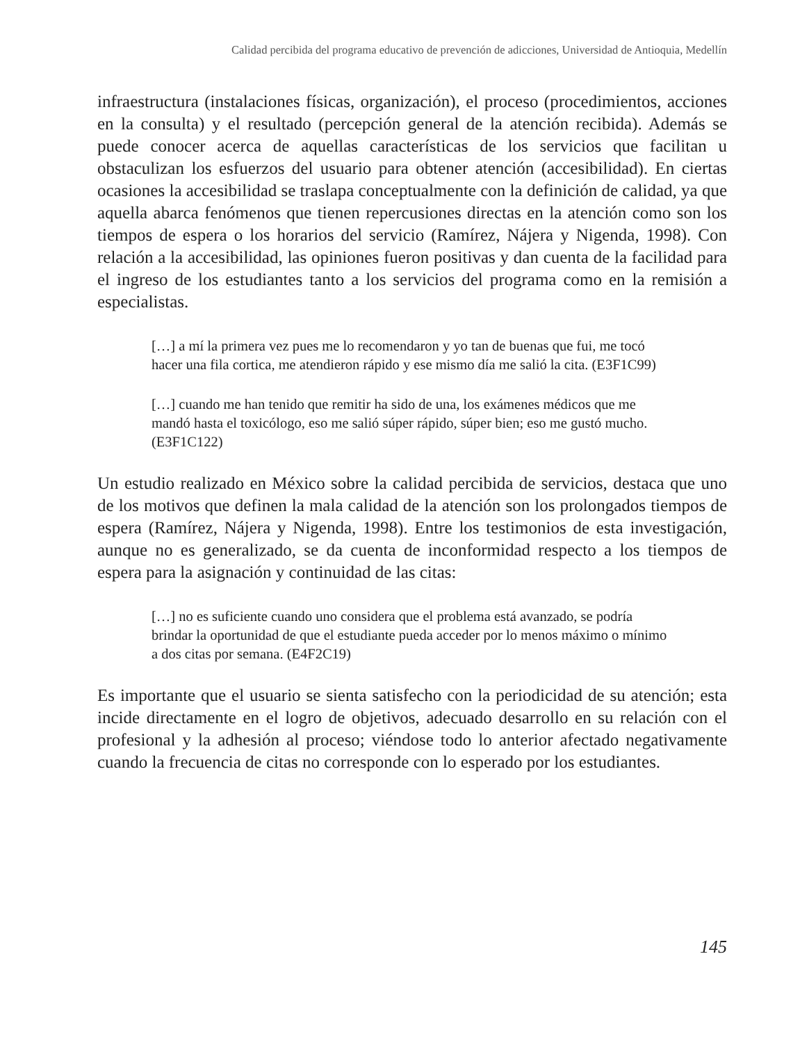Calidad percibida del programa educativo de prevención de adicciones, Universidad de Antioquia, Medellín
infraestructura (instalaciones físicas, organización), el proceso (procedimientos, acciones en la consulta) y el resultado (percepción general de la atención recibida). Además se puede conocer acerca de aquellas características de los servicios que facilitan u obstaculizan los esfuerzos del usuario para obtener atención (accesibilidad). En ciertas ocasiones la accesibilidad se traslapa conceptualmente con la definición de calidad, ya que aquella abarca fenómenos que tienen repercusiones directas en la atención como son los tiempos de espera o los horarios del servicio (Ramírez, Nájera y Nigenda, 1998). Con relación a la accesibilidad, las opiniones fueron positivas y dan cuenta de la facilidad para el ingreso de los estudiantes tanto a los servicios del programa como en la remisión a especialistas.
[…] a mí la primera vez pues me lo recomendaron y yo tan de buenas que fui, me tocó hacer una fila cortica, me atendieron rápido y ese mismo día me salió la cita. (E3F1C99)
[…] cuando me han tenido que remitir ha sido de una, los exámenes médicos que me mandó hasta el toxicólogo, eso me salió súper rápido, súper bien; eso me gustó mucho. (E3F1C122)
Un estudio realizado en México sobre la calidad percibida de servicios, destaca que uno de los motivos que definen la mala calidad de la atención son los prolongados tiempos de espera (Ramírez, Nájera y Nigenda, 1998). Entre los testimonios de esta investigación, aunque no es generalizado, se da cuenta de inconformidad respecto a los tiempos de espera para la asignación y continuidad de las citas:
[…] no es suficiente cuando uno considera que el problema está avanzado, se podría brindar la oportunidad de que el estudiante pueda acceder por lo menos máximo o mínimo a dos citas por semana. (E4F2C19)
Es importante que el usuario se sienta satisfecho con la periodicidad de su atención; esta incide directamente en el logro de objetivos, adecuado desarrollo en su relación con el profesional y la adhesión al proceso; viéndose todo lo anterior afectado negativamente cuando la frecuencia de citas no corresponde con lo esperado por los estudiantes.
145